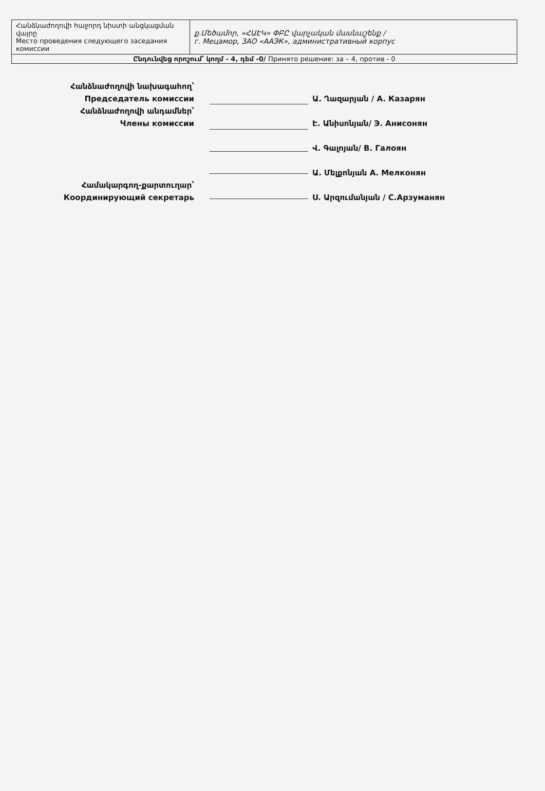| Հանձնաժողովի հաջորդ նիստի անցկացման վայրը Место проведения следующего заседания комиссии | ք.Մեծամոր, «ՀԱԷԿ» ՓԲԸ վարչական մասնաշենք / г. Мецамор, ЗАО «ААЭК», административный корпус |
| Ընդունվեց որոշում՝ կողմ - 4, դեմ -0/ Принято решение: за – 4, против - 0 | |
Հանձնաժողովի նախագահող՝
Председатель комиссии
Հանձնաժողովի անդամներ՝
Члены комиссии
Համակարգող-քարտուղար՝
Координирующий секретарь
Ա. Ղազարյան / А. Казарян
Է. Անիսոնյան/ Э. Анисонян
Վ. Գալոյան/ В. Галоян
Ա. Մելքոնյան А. Мелконян
Ս. Արզումանյան / С.Арзуманян